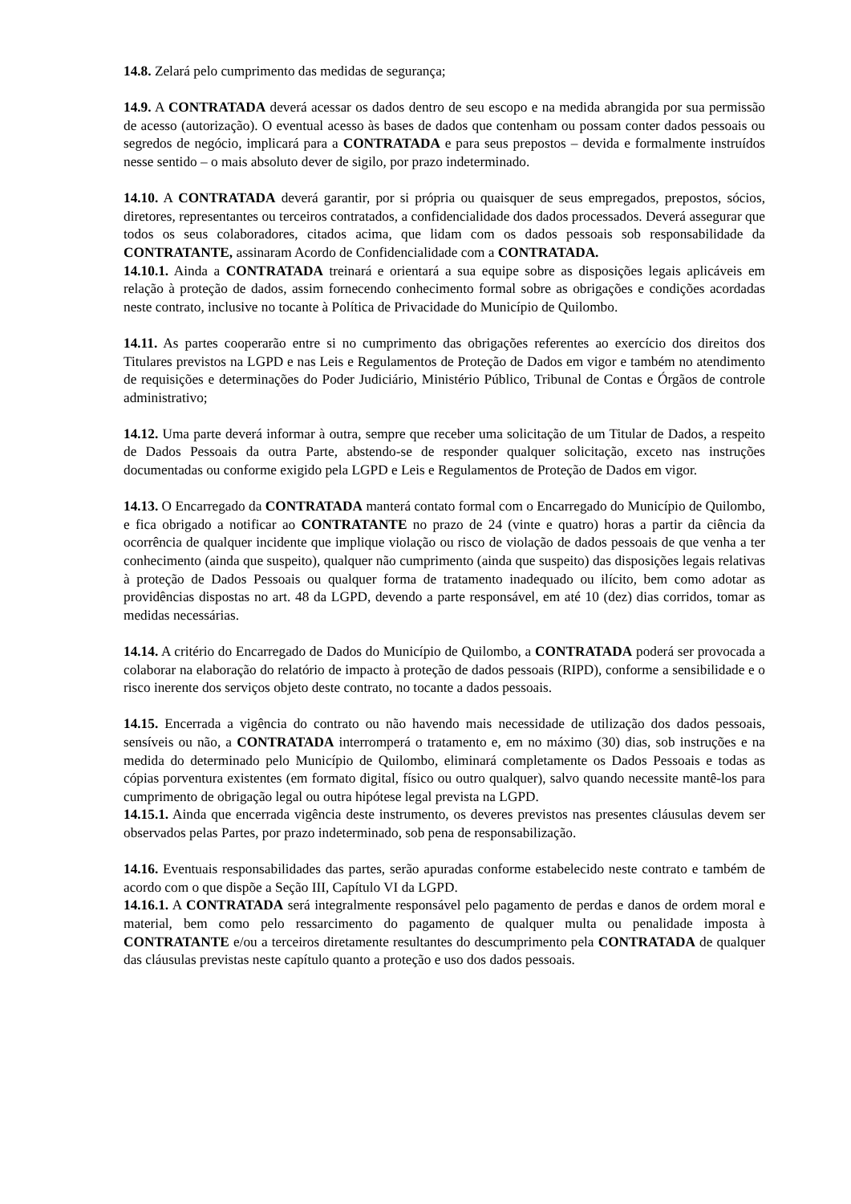14.8. Zelará pelo cumprimento das medidas de segurança;
14.9. A CONTRATADA deverá acessar os dados dentro de seu escopo e na medida abrangida por sua permissão de acesso (autorização). O eventual acesso às bases de dados que contenham ou possam conter dados pessoais ou segredos de negócio, implicará para a CONTRATADA e para seus prepostos – devida e formalmente instruídos nesse sentido – o mais absoluto dever de sigilo, por prazo indeterminado.
14.10. A CONTRATADA deverá garantir, por si própria ou quaisquer de seus empregados, prepostos, sócios, diretores, representantes ou terceiros contratados, a confidencialidade dos dados processados. Deverá assegurar que todos os seus colaboradores, citados acima, que lidam com os dados pessoais sob responsabilidade da CONTRATANTE, assinaram Acordo de Confidencialidade com a CONTRATADA.
14.10.1. Ainda a CONTRATADA treinará e orientará a sua equipe sobre as disposições legais aplicáveis em relação à proteção de dados, assim fornecendo conhecimento formal sobre as obrigações e condições acordadas neste contrato, inclusive no tocante à Política de Privacidade do Município de Quilombo.
14.11. As partes cooperarão entre si no cumprimento das obrigações referentes ao exercício dos direitos dos Titulares previstos na LGPD e nas Leis e Regulamentos de Proteção de Dados em vigor e também no atendimento de requisições e determinações do Poder Judiciário, Ministério Público, Tribunal de Contas e Órgãos de controle administrativo;
14.12. Uma parte deverá informar à outra, sempre que receber uma solicitação de um Titular de Dados, a respeito de Dados Pessoais da outra Parte, abstendo-se de responder qualquer solicitação, exceto nas instruções documentadas ou conforme exigido pela LGPD e Leis e Regulamentos de Proteção de Dados em vigor.
14.13. O Encarregado da CONTRATADA manterá contato formal com o Encarregado do Município de Quilombo, e fica obrigado a notificar ao CONTRATANTE no prazo de 24 (vinte e quatro) horas a partir da ciência da ocorrência de qualquer incidente que implique violação ou risco de violação de dados pessoais de que venha a ter conhecimento (ainda que suspeito), qualquer não cumprimento (ainda que suspeito) das disposições legais relativas à proteção de Dados Pessoais ou qualquer forma de tratamento inadequado ou ilícito, bem como adotar as providências dispostas no art. 48 da LGPD, devendo a parte responsável, em até 10 (dez) dias corridos, tomar as medidas necessárias.
14.14. A critério do Encarregado de Dados do Município de Quilombo, a CONTRATADA poderá ser provocada a colaborar na elaboração do relatório de impacto à proteção de dados pessoais (RIPD), conforme a sensibilidade e o risco inerente dos serviços objeto deste contrato, no tocante a dados pessoais.
14.15. Encerrada a vigência do contrato ou não havendo mais necessidade de utilização dos dados pessoais, sensíveis ou não, a CONTRATADA interromperá o tratamento e, em no máximo (30) dias, sob instruções e na medida do determinado pelo Município de Quilombo, eliminará completamente os Dados Pessoais e todas as cópias porventura existentes (em formato digital, físico ou outro qualquer), salvo quando necessite mantê-los para cumprimento de obrigação legal ou outra hipótese legal prevista na LGPD.
14.15.1. Ainda que encerrada vigência deste instrumento, os deveres previstos nas presentes cláusulas devem ser observados pelas Partes, por prazo indeterminado, sob pena de responsabilização.
14.16. Eventuais responsabilidades das partes, serão apuradas conforme estabelecido neste contrato e também de acordo com o que dispõe a Seção III, Capítulo VI da LGPD.
14.16.1. A CONTRATADA será integralmente responsável pelo pagamento de perdas e danos de ordem moral e material, bem como pelo ressarcimento do pagamento de qualquer multa ou penalidade imposta à CONTRATANTE e/ou a terceiros diretamente resultantes do descumprimento pela CONTRATADA de qualquer das cláusulas previstas neste capítulo quanto a proteção e uso dos dados pessoais.